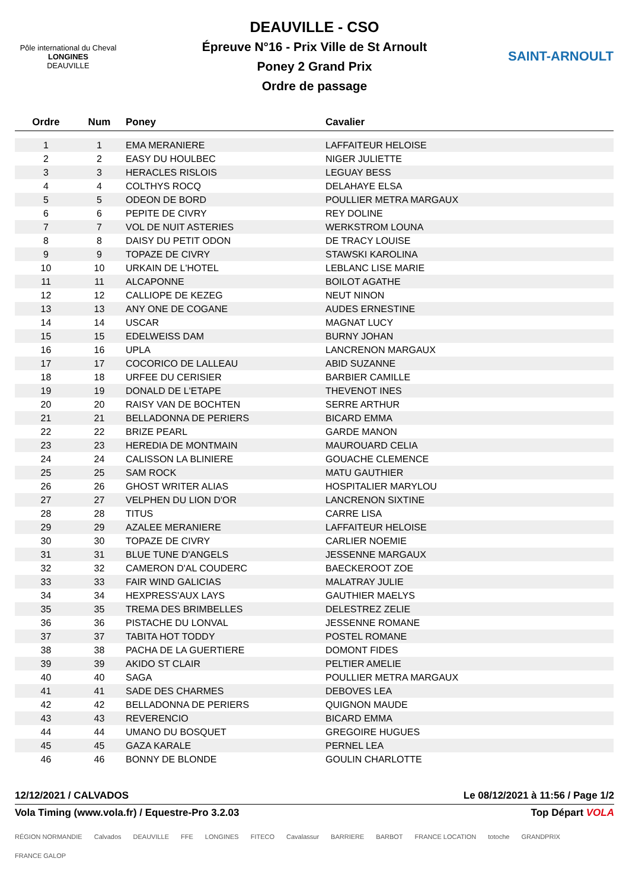Pôle international du Cheval
LONGINES
DEAUVILLE
DEAUVILLE - CSO
Épreuve N°16 - Prix Ville de St Arnoult
Poney 2 Grand Prix
Ordre de passage
SAINT-ARNOULT
| Ordre | Num | Poney | Cavalier |
| --- | --- | --- | --- |
| 1 | 1 | EMA MERANIERE | LAFFAITEUR HELOISE |
| 2 | 2 | EASY DU HOULBEC | NIGER JULIETTE |
| 3 | 3 | HERACLES RISLOIS | LEGUAY BESS |
| 4 | 4 | COLTHYS ROCQ | DELAHAYE ELSA |
| 5 | 5 | ODEON DE BORD | POULLIER METRA MARGAUX |
| 6 | 6 | PEPITE DE CIVRY | REY DOLINE |
| 7 | 7 | VOL DE NUIT ASTERIES | WERKSTROM LOUNA |
| 8 | 8 | DAISY DU PETIT ODON | DE TRACY LOUISE |
| 9 | 9 | TOPAZE DE CIVRY | STAWSKI KAROLINA |
| 10 | 10 | URKAIN DE L'HOTEL | LEBLANC LISE MARIE |
| 11 | 11 | ALCAPONNE | BOILOT AGATHE |
| 12 | 12 | CALLIOPE DE KEZEG | NEUT NINON |
| 13 | 13 | ANY ONE DE COGANE | AUDES ERNESTINE |
| 14 | 14 | USCAR | MAGNAT LUCY |
| 15 | 15 | EDELWEISS DAM | BURNY JOHAN |
| 16 | 16 | UPLA | LANCRENON MARGAUX |
| 17 | 17 | COCORICO DE LALLEAU | ABID SUZANNE |
| 18 | 18 | URFEE DU CERISIER | BARBIER CAMILLE |
| 19 | 19 | DONALD DE L'ETAPE | THEVENOT INES |
| 20 | 20 | RAISY VAN DE BOCHTEN | SERRE ARTHUR |
| 21 | 21 | BELLADONNA DE PERIERS | BICARD EMMA |
| 22 | 22 | BRIZE PEARL | GARDE MANON |
| 23 | 23 | HEREDIA DE MONTMAIN | MAUROUARD CELIA |
| 24 | 24 | CALISSON LA BLINIERE | GOUACHE CLEMENCE |
| 25 | 25 | SAM ROCK | MATU GAUTHIER |
| 26 | 26 | GHOST WRITER ALIAS | HOSPITALIER MARYLOU |
| 27 | 27 | VELPHEN DU LION D'OR | LANCRENON SIXTINE |
| 28 | 28 | TITUS | CARRE LISA |
| 29 | 29 | AZALEE MERANIERE | LAFFAITEUR HELOISE |
| 30 | 30 | TOPAZE DE CIVRY | CARLIER NOEMIE |
| 31 | 31 | BLUE TUNE D'ANGELS | JESSENNE MARGAUX |
| 32 | 32 | CAMERON D'AL COUDERC | BAECKEROOT ZOE |
| 33 | 33 | FAIR WIND GALICIAS | MALATRAY JULIE |
| 34 | 34 | HEXPRESS'AUX LAYS | GAUTHIER MAELYS |
| 35 | 35 | TREMA DES BRIMBELLES | DELESTREZ ZELIE |
| 36 | 36 | PISTACHE DU LONVAL | JESSENNE ROMANE |
| 37 | 37 | TABITA HOT TODDY | POSTEL ROMANE |
| 38 | 38 | PACHA DE LA GUERTIERE | DOMONT FIDES |
| 39 | 39 | AKIDO ST CLAIR | PELTIER AMELIE |
| 40 | 40 | SAGA | POULLIER METRA MARGAUX |
| 41 | 41 | SADE DES CHARMES | DEBOVES LEA |
| 42 | 42 | BELLADONNA DE PERIERS | QUIGNON MAUDE |
| 43 | 43 | REVERENCIO | BICARD EMMA |
| 44 | 44 | UMANO DU BOSQUET | GREGOIRE HUGUES |
| 45 | 45 | GAZA KARALE | PERNEL LEA |
| 46 | 46 | BONNY DE BLONDE | GOULIN CHARLOTTE |
12/12/2021 / CALVADOS Le 08/12/2021 à 11:56 / Page 1/2
Vola Timing (www.vola.fr) / Equestre-Pro 3.2.03 Top Départ VOLA
RÉGION NORMANDIE Calvados DEAUVILLE FFE LONGINES FITECO Cavalassur BARRIERE BARBOT FRANCE LOCATION totoche GRANDPRIX FRANCE GALOP